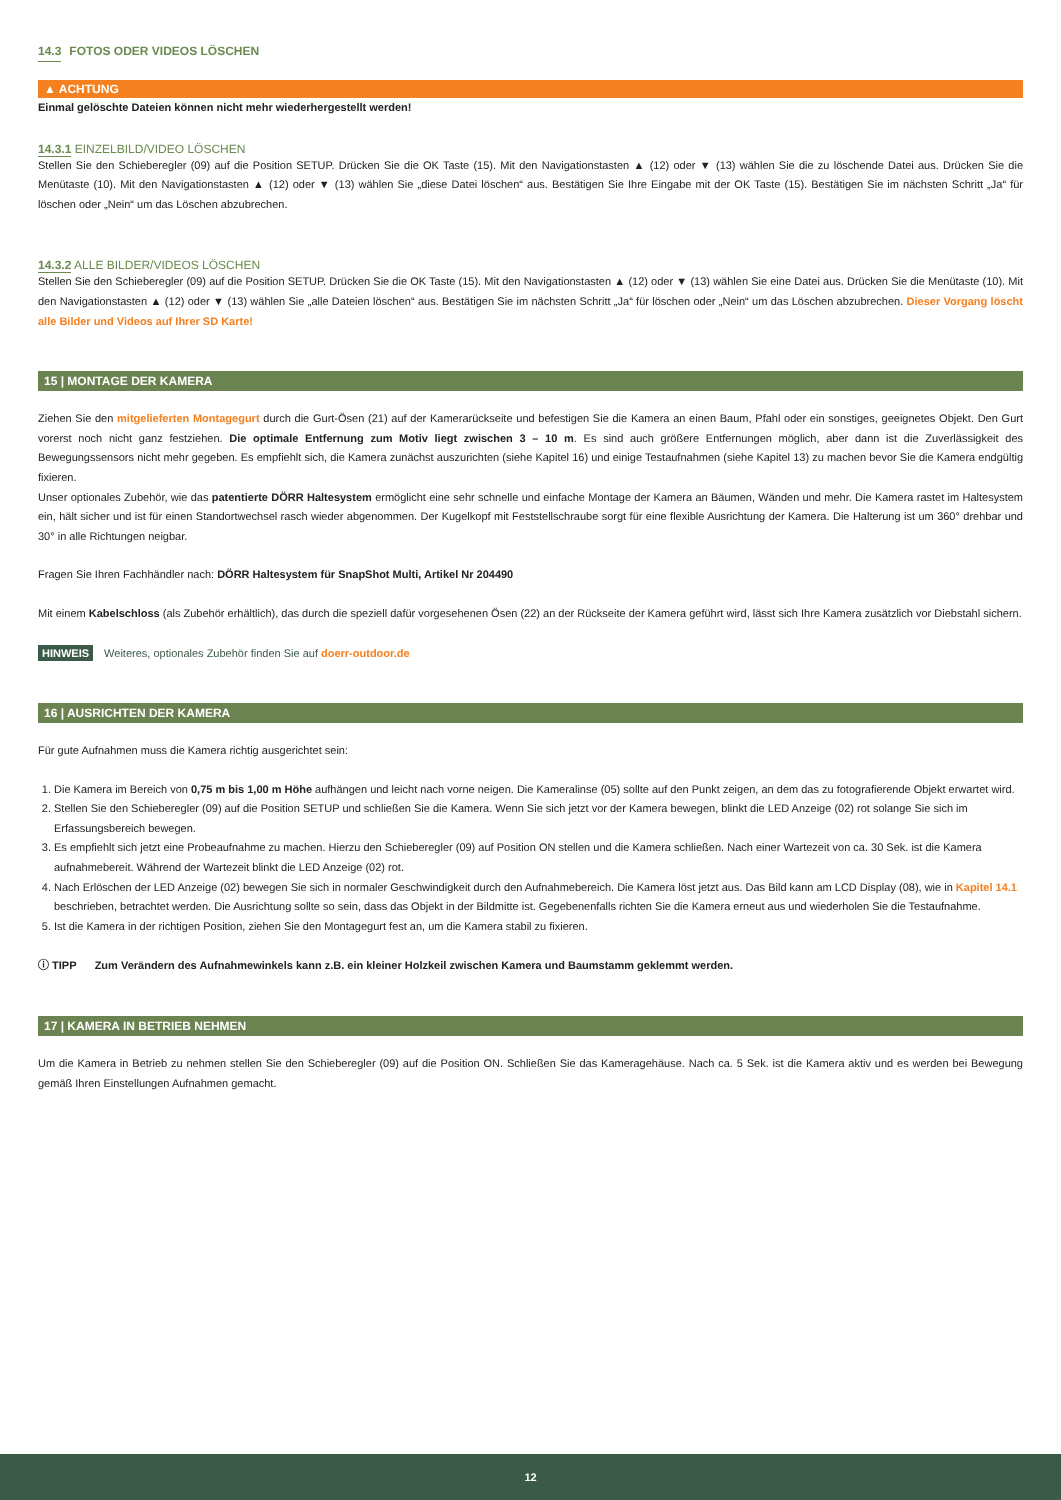14.3 FOTOS ODER VIDEOS LÖSCHEN
▲ ACHTUNG
Einmal gelöschte Dateien können nicht mehr wiederhergestellt werden!
14.3.1 EINZELBILD/VIDEO LÖSCHEN
Stellen Sie den Schieberegler (09) auf die Position SETUP. Drücken Sie die OK Taste (15). Mit den Navigationstasten ▲ (12) oder ▼ (13) wählen Sie die zu löschende Datei aus. Drücken Sie die Menütaste (10). Mit den Navigationstasten ▲ (12) oder ▼ (13) wählen Sie „diese Datei löschen“ aus. Bestätigen Sie Ihre Eingabe mit der OK Taste (15). Bestätigen Sie im nächsten Schritt „Ja“ für löschen oder „Nein“ um das Löschen abzubrechen.
14.3.2 ALLE BILDER/VIDEOS LÖSCHEN
Stellen Sie den Schieberegler (09) auf die Position SETUP. Drücken Sie die OK Taste (15). Mit den Navigationstasten ▲ (12) oder ▼ (13) wählen Sie eine Datei aus. Drücken Sie die Menütaste (10). Mit den Navigationstasten ▲ (12) oder ▼ (13) wählen Sie „alle Dateien löschen“ aus. Bestätigen Sie im nächsten Schritt „Ja“ für löschen oder „Nein“ um das Löschen abzubrechen. Dieser Vorgang löscht alle Bilder und Videos auf Ihrer SD Karte!
15 | MONTAGE DER KAMERA
Ziehen Sie den mitgelieferten Montagegurt durch die Gurt-Ösen (21) auf der Kamerarückseite und befestigen Sie die Kamera an einen Baum, Pfahl oder ein sonstiges, geeignetes Objekt. Den Gurt vorerst noch nicht ganz festziehen. Die optimale Entfernung zum Motiv liegt zwischen 3 – 10 m. Es sind auch größere Entfernungen möglich, aber dann ist die Zuverlässigkeit des Bewegungssensors nicht mehr gegeben. Es empfiehlt sich, die Kamera zunächst auszurichten (siehe Kapitel 16) und einige Testaufnahmen (siehe Kapitel 13) zu machen bevor Sie die Kamera endgültig fixieren.
Unser optionales Zubehör, wie das patentierte DÖRR Haltesystem ermöglicht eine sehr schnelle und einfache Montage der Kamera an Bäumen, Wänden und mehr. Die Kamera rastet im Haltesystem ein, hält sicher und ist für einen Standortwechsel rasch wieder abgenommen. Der Kugelkopf mit Feststellschraube sorgt für eine flexible Ausrichtung der Kamera. Die Halterung ist um 360° drehbar und 30° in alle Richtungen neigbar.
Fragen Sie Ihren Fachhändler nach: DÖRR Haltesystem für SnapShot Multi, Artikel Nr 204490
Mit einem Kabelschloss (als Zubehör erhältlich), das durch die speziell dafür vorgesehenen Ösen (22) an der Rückseite der Kamera geführt wird, lässt sich Ihre Kamera zusätzlich vor Diebstahl sichern.
HINWEIS Weiteres, optionales Zubehör finden Sie auf doerr-outdoor.de
16 | AUSRICHTEN DER KAMERA
Für gute Aufnahmen muss die Kamera richtig ausgerichtet sein:
1. Die Kamera im Bereich von 0,75 m bis 1,00 m Höhe aufhängen und leicht nach vorne neigen. Die Kameralinse (05) sollte auf den Punkt zeigen, an dem das zu fotografierende Objekt erwartet wird.
2. Stellen Sie den Schieberegler (09) auf die Position SETUP und schließen Sie die Kamera. Wenn Sie sich jetzt vor der Kamera bewegen, blinkt die LED Anzeige (02) rot solange Sie sich im Erfassungsbereich bewegen.
3. Es empfiehlt sich jetzt eine Probeaufnahme zu machen. Hierzu den Schieberegler (09) auf Position ON stellen und die Kamera schließen. Nach einer Wartezeit von ca. 30 Sek. ist die Kamera aufnahmebereit. Während der Wartezeit blinkt die LED Anzeige (02) rot.
4. Nach Erlöschen der LED Anzeige (02) bewegen Sie sich in normaler Geschwindigkeit durch den Aufnahmebereich. Die Kamera löst jetzt aus. Das Bild kann am LCD Display (08), wie in Kapitel 14.1 beschrieben, betrachtet werden. Die Ausrichtung sollte so sein, dass das Objekt in der Bildmitte ist. Gegebenenfalls richten Sie die Kamera erneut aus und wiederholen Sie die Testaufnahme.
5. Ist die Kamera in der richtigen Position, ziehen Sie den Montagegurt fest an, um die Kamera stabil zu fixieren.
ⓘ TIPP Zum Verändern des Aufnahmewinkels kann z.B. ein kleiner Holzkeil zwischen Kamera und Baumstamm geklemmt werden.
17 | KAMERA IN BETRIEB NEHMEN
Um die Kamera in Betrieb zu nehmen stellen Sie den Schieberegler (09) auf die Position ON. Schließen Sie das Kameragehäuse. Nach ca. 5 Sek. ist die Kamera aktiv und es werden bei Bewegung gemäß Ihren Einstellungen Aufnahmen gemacht.
12